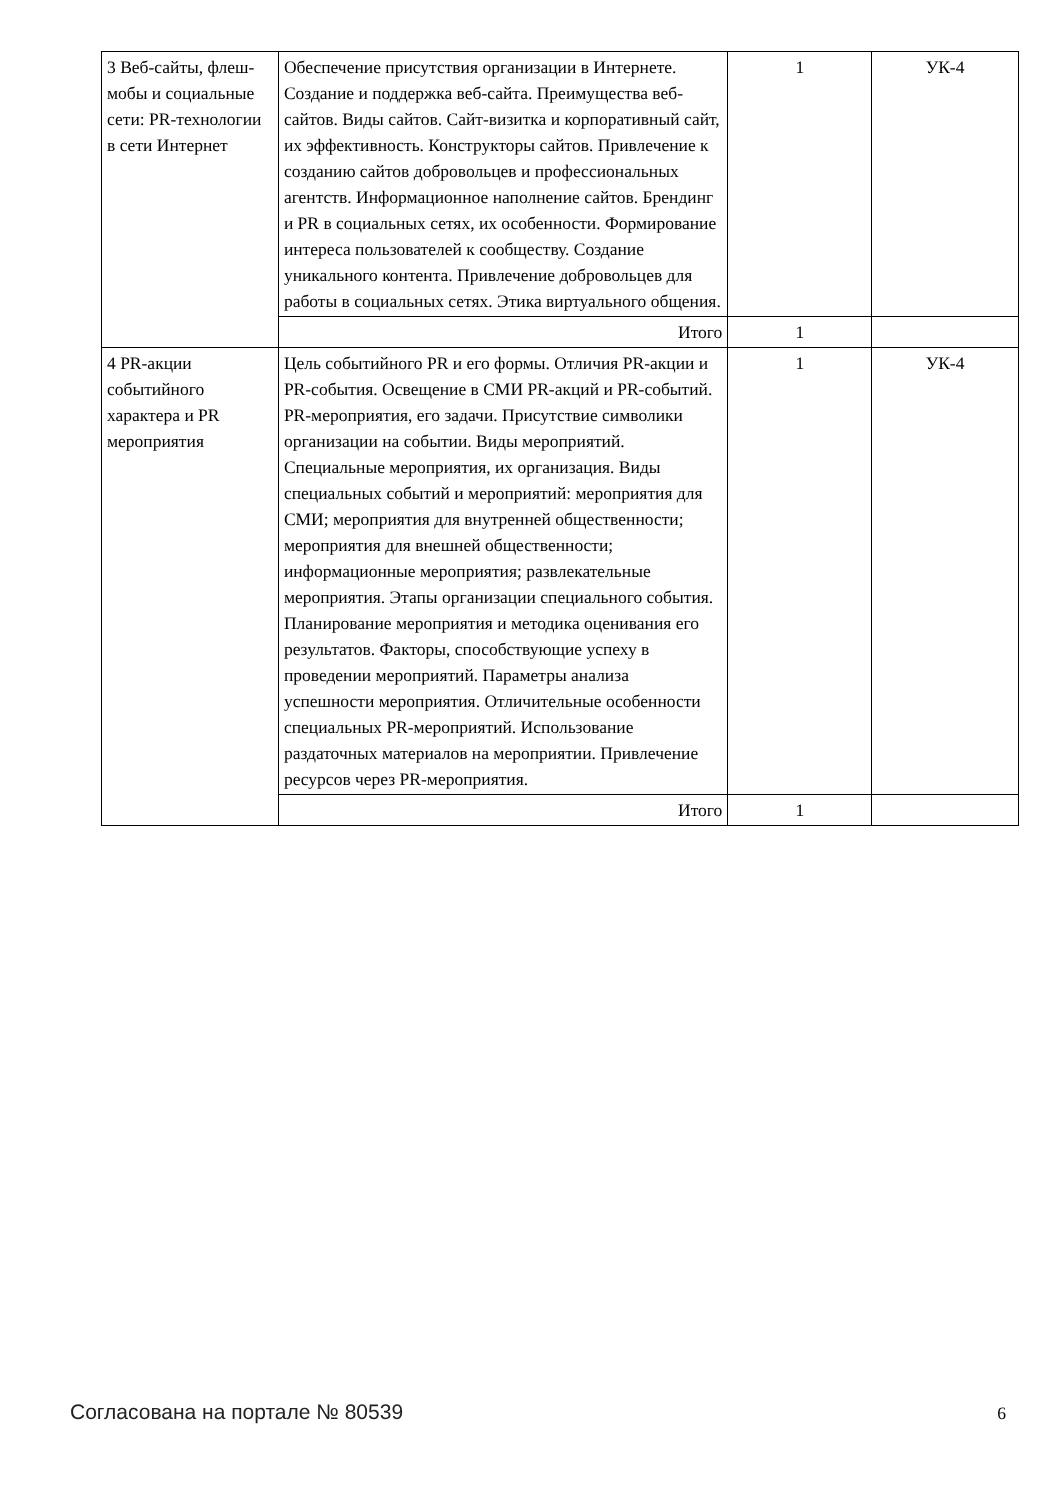| 3 Веб-сайты, флеш-мобы и социальные сети: PR-технологии в сети Интернет | Обеспечение присутствия организации в Интернете. Создание и поддержка веб-сайта. Преимущества веб-сайтов. Виды сайтов. Сайт-визитка и корпоративный сайт, их эффективность. Конструкторы сайтов. Привлечение к созданию сайтов добровольцев и профессиональных агентств. Информационное наполнение сайтов. Брендинг и PR в социальных сетях, их особенности. Формирование интереса пользователей к сообществу. Создание уникального контента. Привлечение добровольцев для работы в социальных сетях. Этика виртуального общения. | 1 | УК-4 |
| | Итого | 1 | |
| 4 PR-акции событийного характера и PR мероприятия | Цель событийного PR и его формы. Отличия PR-акции и PR-события. Освещение в СМИ PR-акций и PR-событий. PR-мероприятия, его задачи. Присутствие символики организации на событии. Виды мероприятий. Специальные мероприятия, их организация. Виды специальных событий и мероприятий: мероприятия для СМИ; мероприятия для внутренней общественности; мероприятия для внешней общественности; информационные мероприятия; развлекательные мероприятия. Этапы организации специального события. Планирование мероприятия и методика оценивания его результатов. Факторы, способствующие успеху в проведении мероприятий. Параметры анализа успешности мероприятия. Отличительные особенности специальных PR-мероприятий. Использование раздаточных материалов на мероприятии. Привлечение ресурсов через PR-мероприятия. | 1 | УК-4 |
| | Итого | 1 | |
Согласована на портале № 80539 6